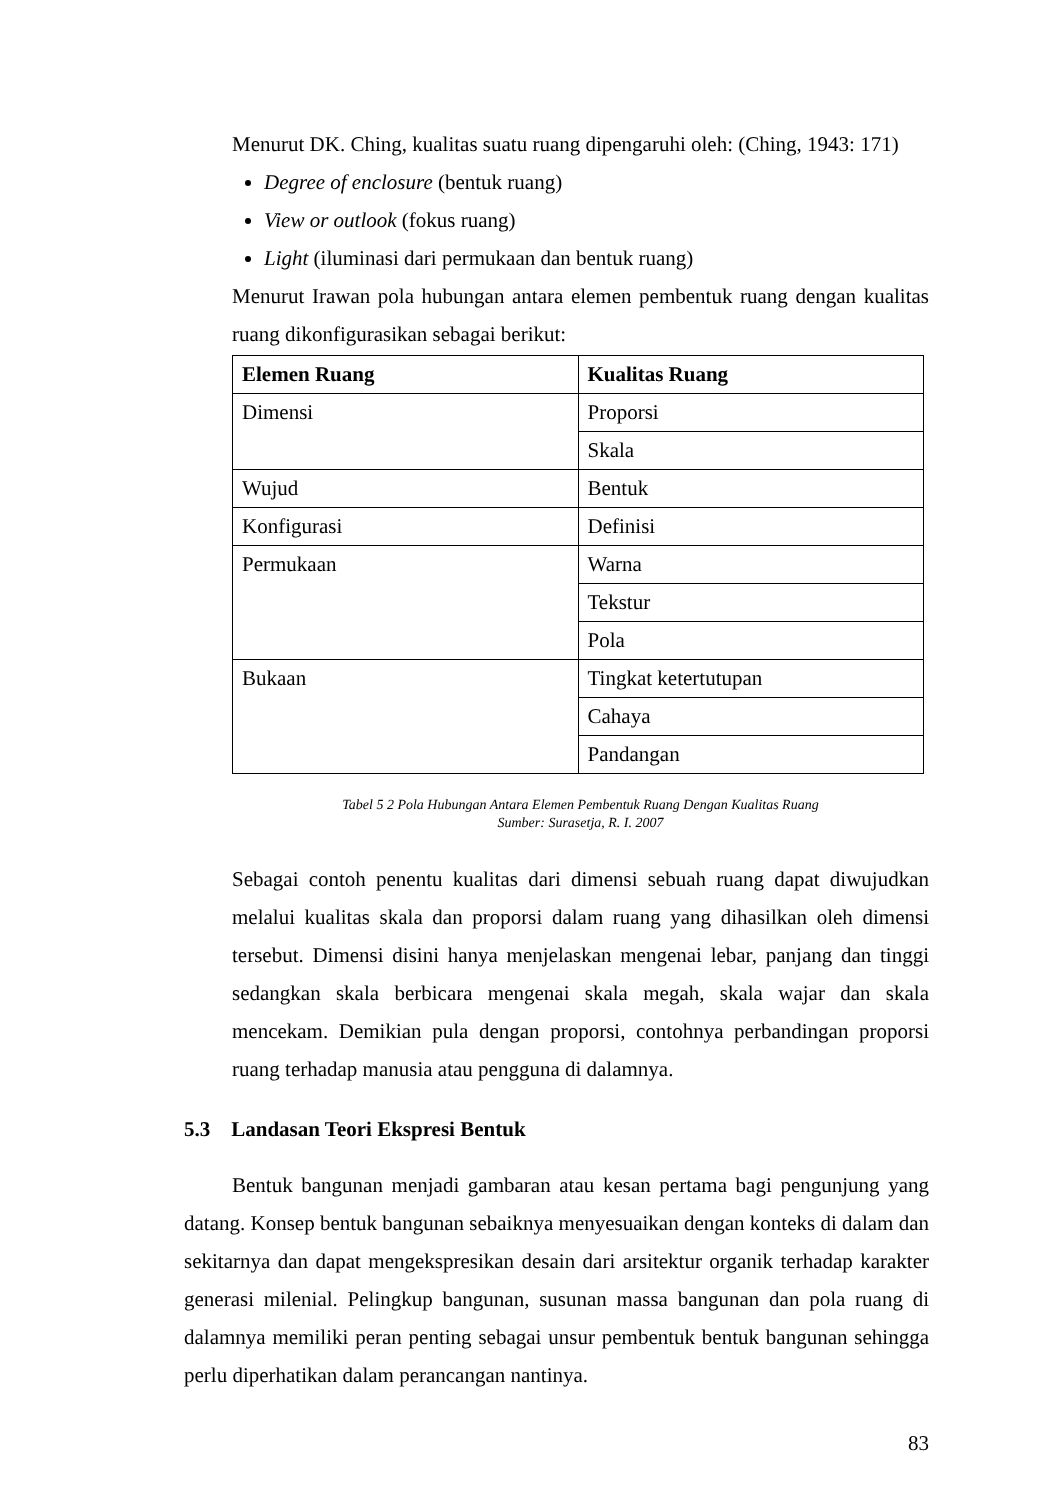Menurut DK. Ching, kualitas suatu ruang dipengaruhi oleh: (Ching, 1943: 171)
Degree of enclosure (bentuk ruang)
View or outlook (fokus ruang)
Light (iluminasi dari permukaan dan bentuk ruang)
Menurut Irawan pola hubungan antara elemen pembentuk ruang dengan kualitas ruang dikonfigurasikan sebagai berikut:
| Elemen Ruang | Kualitas Ruang |
| --- | --- |
| Dimensi | Proporsi |
| | Skala |
| Wujud | Bentuk |
| Konfigurasi | Definisi |
| Permukaan | Warna |
| | Tekstur |
| | Pola |
| Bukaan | Tingkat ketertutupan |
| | Cahaya |
| | Pandangan |
Tabel 5 2 Pola Hubungan Antara Elemen Pembentuk Ruang Dengan Kualitas Ruang
Sumber: Surasetja, R. I. 2007
Sebagai contoh penentu kualitas dari dimensi sebuah ruang dapat diwujudkan melalui kualitas skala dan proporsi dalam ruang yang dihasilkan oleh dimensi tersebut. Dimensi disini hanya menjelaskan mengenai lebar, panjang dan tinggi sedangkan skala berbicara mengenai skala megah, skala wajar dan skala mencekam. Demikian pula dengan proporsi, contohnya perbandingan proporsi ruang terhadap manusia atau pengguna di dalamnya.
5.3 Landasan Teori Ekspresi Bentuk
Bentuk bangunan menjadi gambaran atau kesan pertama bagi pengunjung yang datang. Konsep bentuk bangunan sebaiknya menyesuaikan dengan konteks di dalam dan sekitarnya dan dapat mengekspresikan desain dari arsitektur organik terhadap karakter generasi milenial. Pelingkup bangunan, susunan massa bangunan dan pola ruang di dalamnya memiliki peran penting sebagai unsur pembentuk bentuk bangunan sehingga perlu diperhatikan dalam perancangan nantinya.
83